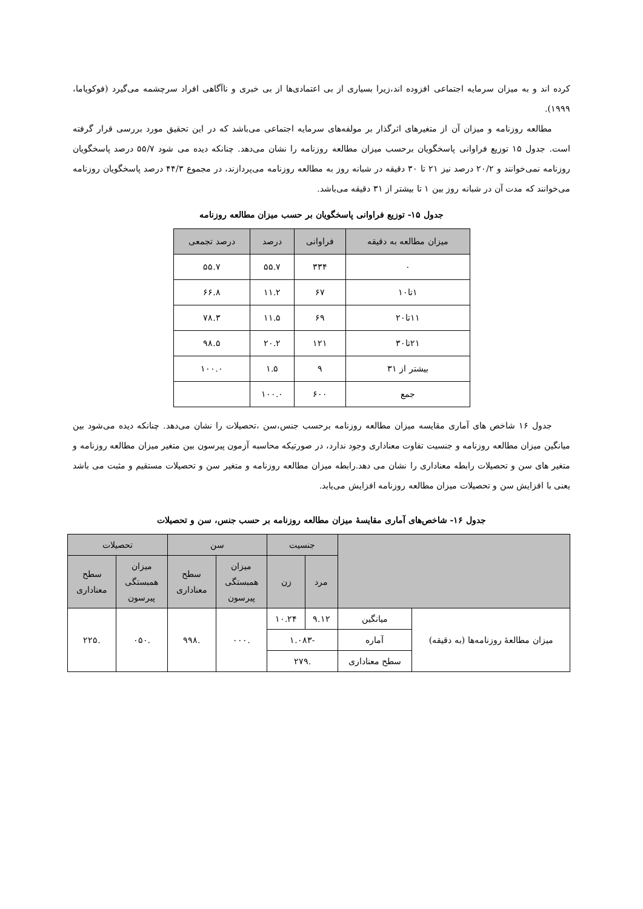کرده اند و به میزان سرمایه اجتماعی افزوده اند،زیرا بسیاری از بی اعتمادی‌ها از بی خبری و ناآگاهی افراد سرچشمه می‌گیرد (فوکویاما، ۱۹۹۹).
مطالعه روزنامه و میزان آن از متغیرهای اثرگذار بر مولفه‌های سرمایه اجتماعی می‌باشد که در این تحقیق مورد بررسی قرار گرفته است. جدول ۱۵ توزیع فراوانی پاسخگویان برحسب میزان مطالعه روزنامه را نشان می‌دهد. چنانکه دیده می شود ۵۵/۷ درصد پاسخگویان روزنامه نمی‌خوانند و ۲۰/۲ درصد نیز ۲۱ تا ۳۰ دقیقه در شبانه روز به مطالعه روزنامه می‌پردازند، در مجموع ۴۴/۳ درصد پاسخگویان روزنامه می‌خوانند که مدت آن در شبانه روز بین ۱ تا بیشتر از ۳۱ دقیقه می‌باشد.
جدول ۱۵- توزیع فراوانی پاسخگویان بر حسب میزان مطالعه روزنامه
| میزان مطالعه به دقیقه | فراوانی | درصد | درصد تجمعی |
| --- | --- | --- | --- |
| ۰ | ۳۳۴ | ۵۵.۷ | ۵۵.۷ |
| ۱تا۱۰ | ۶۷ | ۱۱.۲ | ۶۶.۸ |
| ۱۱تا۲۰ | ۶۹ | ۱۱.۵ | ۷۸.۳ |
| ۲۱تا۳۰ | ۱۲۱ | ۲۰.۲ | ۹۸.۵ |
| بیشتر از ۳۱ | ۹ | ۱.۵ | ۱۰۰.۰ |
| جمع | ۶۰۰ | ۱۰۰.۰ | |
جدول ۱۶ شاخص های آماری مقایسه میزان مطالعه روزنامه برحسب جنس،سن ،تحصیلات را نشان می‌دهد. چنانکه دیده می‌شود بین میانگین میزان مطالعه روزنامه و جنسیت تفاوت معناداری وجود ندارد، در صورتیکه محاسبه آزمون پیرسون بین متغیر میزان مطالعه روزنامه و متغیر های سن و تحصیلات رابطه معناداری را نشان می دهد.رابطه میزان مطالعه روزنامه و متغیر سن و تحصیلات مستقیم و مثبت می باشد یعنی با افزایش سن و تحصیلات میزان مطالعه روزنامه افزایش می‌یابد.
جدول ۱۶- شاخص‌های آماری مقایسهٔ میزان مطالعه روزنامه بر حسب جنس، سن و تحصیلات
| | | جنسیت | | سن | | تحصیلات | |
| --- | --- | --- | --- | --- | --- | --- | --- |
| | | مرد | زن | میزان همبستگی پیرسون | سطح معناداری | میزان همبستگی پیرسون | سطح معناداری |
| میزان مطالعهٔ روزنامه‌ها (به دقیقه) | میانگین | ۹.۱۲ | ۱۰.۲۴ | .۰۰۰ | .۹۹۸ | .۰۵۰ | .۲۲۵ |
| | آماره | -۱.۰۸۳ | | | | | |
| | سطح معناداری | .۲۷۹ | | | | | |